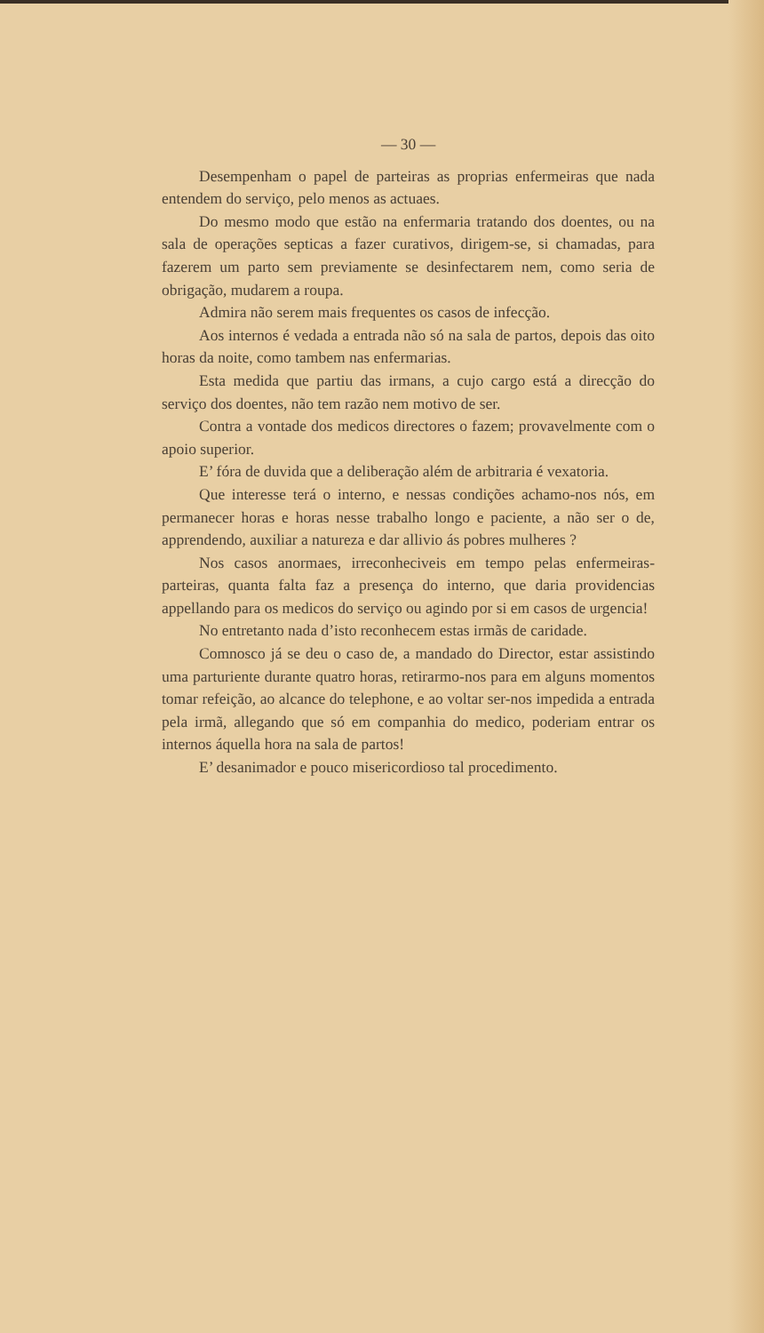— 30 —
Desempenham o papel de parteiras as proprias enfermeiras que nada entendem do serviço, pelo menos as actuaes.
Do mesmo modo que estão na enfermaria tratando dos doentes, ou na sala de operações septicas a fazer curativos, dirigem-se, si chamadas, para fazerem um parto sem previamente se desinfectarem nem, como seria de obrigação, mudarem a roupa.
Admira não serem mais frequentes os casos de infecção.
Aos internos é vedada a entrada não só na sala de partos, depois das oito horas da noite, como tambem nas enfermarias.
Esta medida que partiu das irmans, a cujo cargo está a direcção do serviço dos doentes, não tem razão nem motivo de ser.
Contra a vontade dos medicos directores o fazem; provavelmente com o apoio superior.
E’ fóra de duvida que a deliberação além de arbitraria é vexatoria.
Que interesse terá o interno, e nessas condições achamo-nos nós, em permanecer horas e horas nesse trabalho longo e paciente, a não ser o de, apprendendo, auxiliar a natureza e dar allivio ás pobres mulheres ?
Nos casos anormaes, irreconheciveis em tempo pelas enfermeiras-parteiras, quanta falta faz a presença do interno, que daria providencias appellando para os medicos do serviço ou agindo por si em casos de urgencia!
No entretanto nada d’isto reconhecem estas irmãs de caridade.
Comnosco já se deu o caso de, a mandado do Director, estar assistindo uma parturiente durante quatro horas, retirarmo-nos para em alguns momentos tomar refeição, ao alcance do telephone, e ao voltar ser-nos impedida a entrada pela irmã, allegando que só em companhia do medico, poderiam entrar os internos áquella hora na sala de partos!
E’ desanimador e pouco misericordioso tal procedimento.